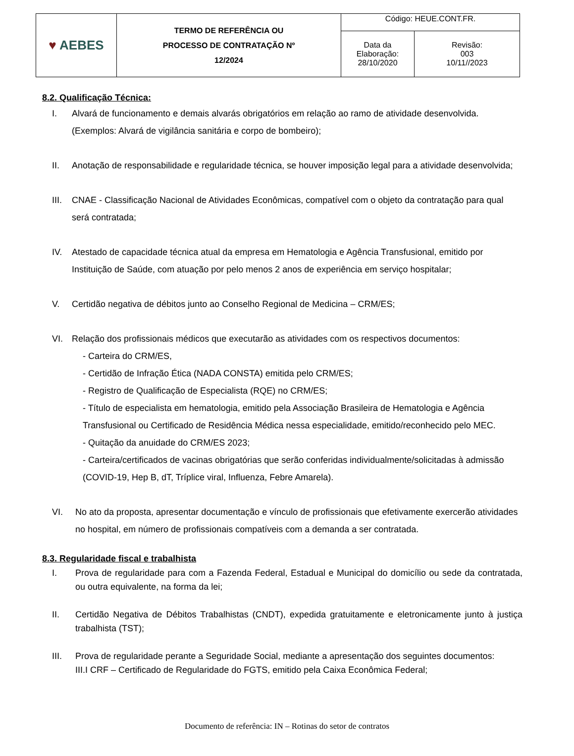| ♥ AEBES | TERMO DE REFERÊNCIA OU PROCESSO DE CONTRATAÇÃO Nº 12/2024 | Código: HEUE.CONT.FR. | |
| | | Data da Elaboração: 28/10/2020 | Revisão: 003 10/11//2023 |
8.2. Qualificação Técnica:
I. Alvará de funcionamento e demais alvarás obrigatórios em relação ao ramo de atividade desenvolvida. (Exemplos: Alvará de vigilância sanitária e corpo de bombeiro);
II. Anotação de responsabilidade e regularidade técnica, se houver imposição legal para a atividade desenvolvida;
III. CNAE - Classificação Nacional de Atividades Econômicas, compatível com o objeto da contratação para qual será contratada;
IV. Atestado de capacidade técnica atual da empresa em Hematologia e Agência Transfusional, emitido por Instituição de Saúde, com atuação por pelo menos 2 anos de experiência em serviço hospitalar;
V. Certidão negativa de débitos junto ao Conselho Regional de Medicina – CRM/ES;
VI. Relação dos profissionais médicos que executarão as atividades com os respectivos documentos:
- Carteira do CRM/ES,
- Certidão de Infração Ética (NADA CONSTA) emitida pelo CRM/ES;
- Registro de Qualificação de Especialista (RQE) no CRM/ES;
- Título de especialista em hematologia, emitido pela Associação Brasileira de Hematologia e Agência Transfusional ou Certificado de Residência Médica nessa especialidade, emitido/reconhecido pelo MEC.
- Quitação da anuidade do CRM/ES 2023;
- Carteira/certificados de vacinas obrigatórias que serão conferidas individualmente/solicitadas à admissão (COVID-19, Hep B, dT, Tríplice viral, Influenza, Febre Amarela).
VI. No ato da proposta, apresentar documentação e vínculo de profissionais que efetivamente exercerão atividades no hospital, em número de profissionais compatíveis com a demanda a ser contratada.
8.3. Regularidade fiscal e trabalhista
I. Prova de regularidade para com a Fazenda Federal, Estadual e Municipal do domicílio ou sede da contratada, ou outra equivalente, na forma da lei;
II. Certidão Negativa de Débitos Trabalhistas (CNDT), expedida gratuitamente e eletronicamente junto à justiça trabalhista (TST);
III. Prova de regularidade perante a Seguridade Social, mediante a apresentação dos seguintes documentos:
III.I CRF – Certificado de Regularidade do FGTS, emitido pela Caixa Econômica Federal;
Documento de referência: IN – Rotinas do setor de contratos